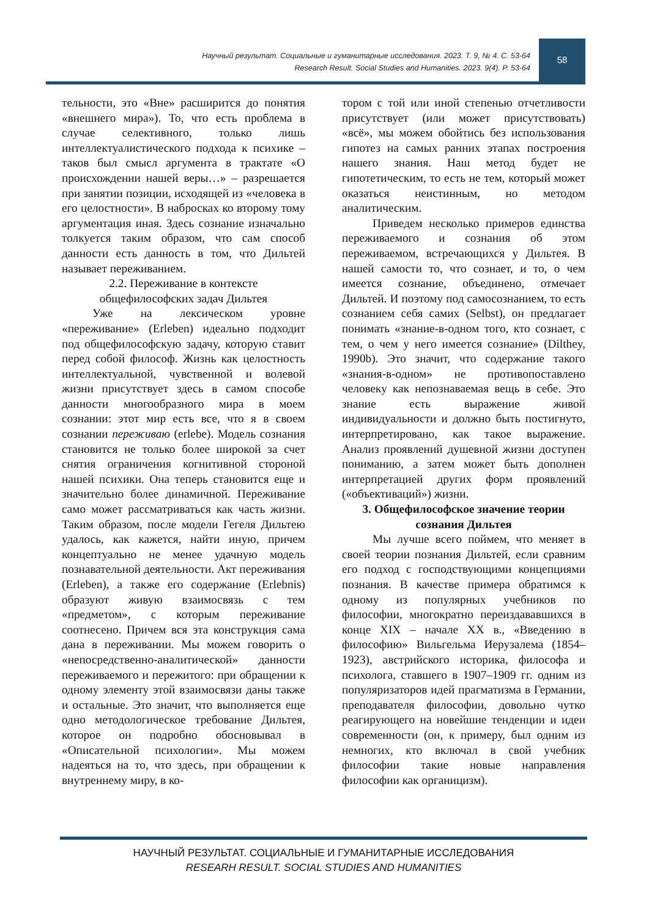Научный результат. Социальные и гуманитарные исследования. 2023. Т. 9, № 4. С. 53-64
Research Result. Social Studies and Humanities. 2023. 9(4). P. 53-64
58
тельности, это «Вне» расширится до понятия «внешнего мира»). То, что есть проблема в случае селективного, только лишь интеллектуалистического подхода к психике – таков был смысл аргумента в трактате «О происхождении нашей веры…» – разрешается при занятии позиции, исходящей из «человека в его целостности». В набросках ко второму тому аргументация иная. Здесь сознание изначально толкуется таким образом, что сам способ данности есть данность в том, что Дильтей называет переживанием.
2.2. Переживание в контексте общефилософских задач Дильтея
Уже на лексическом уровне «переживание» (Erleben) идеально подходит под общефилософскую задачу, которую ставит перед собой философ. Жизнь как целостность интеллектуальной, чувственной и волевой жизни присутствует здесь в самом способе данности многообразного мира в моем сознании: этот мир есть все, что я в своем сознании переживаю (erlebe). Модель сознания становится не только более широкой за счет снятия ограничения когнитивной стороной нашей психики. Она теперь становится еще и значительно более динамичной. Переживание само может рассматриваться как часть жизни. Таким образом, после модели Гегеля Дильтею удалось, как кажется, найти иную, причем концептуально не менее удачную модель познавательной деятельности. Акт переживания (Erleben), а также его содержание (Erlebnis) образуют живую взаимосвязь с тем «предметом», с которым переживание соотнесено. Причем вся эта конструкция сама дана в переживании. Мы можем говорить о «непосредственно-аналитической» данности переживаемого и пережитого: при обращении к одному элементу этой взаимосвязи даны также и остальные. Это значит, что выполняется еще одно методологическое требование Дильтея, которое он подробно обосновывал в «Описательной психологии». Мы можем надеяться на то, что здесь, при обращении к внутреннему миру, в ко-
тором с той или иной степенью отчетливости присутствует (или может присутствовать) «всё», мы можем обойтись без использования гипотез на самых ранних этапах построения нашего знания. Наш метод будет не гипотетическим, то есть не тем, который может оказаться неистинным, но методом аналитическим.
Приведем несколько примеров единства переживаемого и сознания об этом переживаемом, встречающихся у Дильтея. В нашей самости то, что сознает, и то, о чем имеется сознание, объединено, отмечает Дильтей. И поэтому под самосознанием, то есть сознанием себя самих (Selbst), он предлагает понимать «знание-в-одном того, кто сознает, с тем, о чем у него имеется сознание» (Dilthey, 1990b). Это значит, что содержание такого «знания-в-одном» не противопоставлено человеку как непознаваемая вещь в себе. Это знание есть выражение живой индивидуальности и должно быть постигнуто, интерпретировано, как такое выражение. Анализ проявлений душевной жизни доступен пониманию, а затем может быть дополнен интерпретацией других форм проявлений («объективаций») жизни.
3. Общефилософское значение теории сознания Дильтея
Мы лучше всего поймем, что меняет в своей теории познания Дильтей, если сравним его подход с господствующими концепциями познания. В качестве примера обратимся к одному из популярных учебников по философии, многократно переиздававшихся в конце XIX – начале XX в., «Введению в философию» Вильгельма Иерузалема (1854–1923), австрийского историка, философа и психолога, ставшего в 1907–1909 гг. одним из популяризаторов идей прагматизма в Германии, преподавателя философии, довольно чутко реагирующего на новейшие тенденции и идеи современности (он, к примеру, был одним из немногих, кто включал в свой учебник философии такие новые направления философии как органицизм).
НАУЧНЫЙ РЕЗУЛЬТАТ. СОЦИАЛЬНЫЕ И ГУМАНИТАРНЫЕ ИССЛЕДОВАНИЯ
RESEARH RESULT. SOCIAL STUDIES AND HUMANITIES